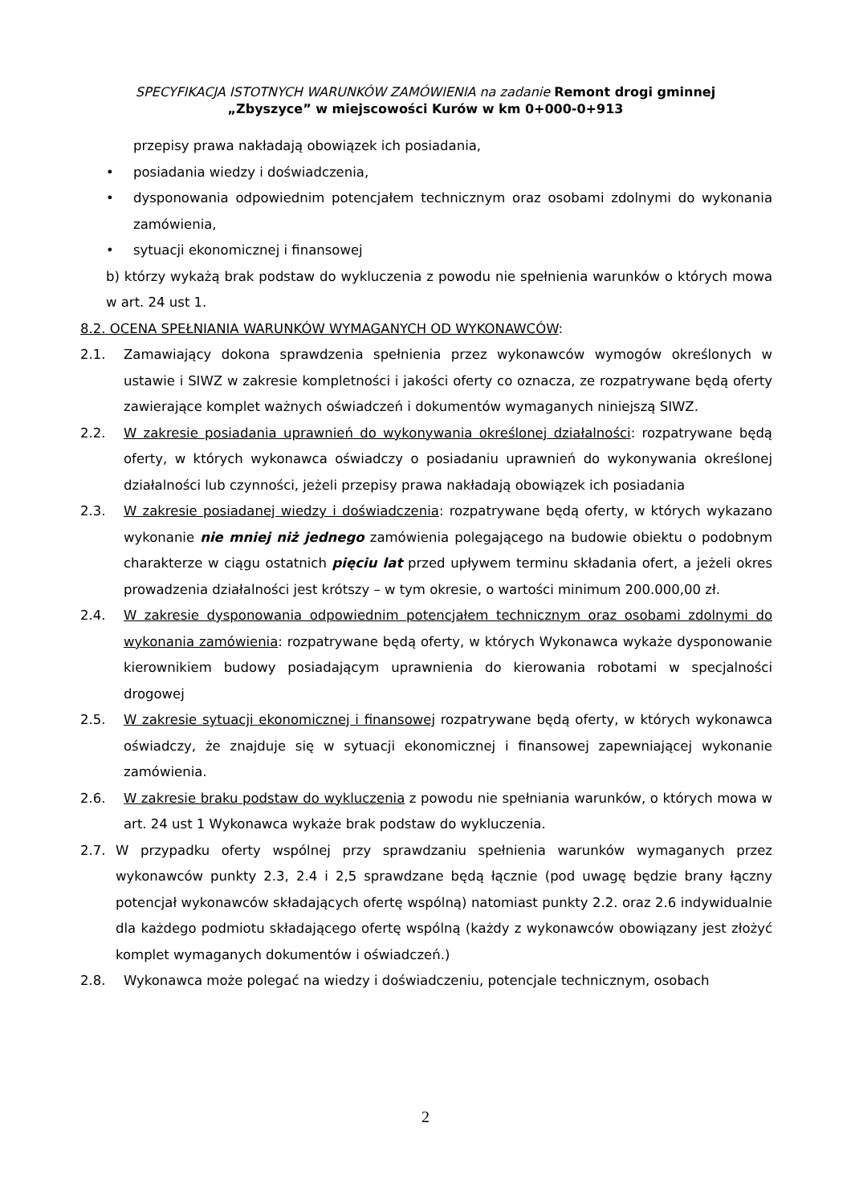SPECYFIKACJA ISTOTNYCH WARUNKÓW ZAMÓWIENIA na zadanie Remont drogi gminnej
„Zbyszyce” w miejscowości Kurów w km 0+000-0+913
przepisy prawa nakładają obowiązek ich posiadania,
• posiadania wiedzy i doświadczenia,
• dysponowania odpowiednim potencjałem technicznym oraz osobami zdolnymi do wykonania zamówienia,
• sytuacji ekonomicznej i finansowej
b) którzy wykażą brak podstaw do wykluczenia z powodu nie spełnienia warunków o których mowa w art. 24 ust 1.
8.2. OCENA SPEŁNIANIA WARUNKÓW WYMAGANYCH OD WYKONAWCÓW:
2.1. Zamawiający dokona sprawdzenia spełnienia przez wykonawców wymogów określonych w ustawie i SIWZ w zakresie kompletności i jakości oferty co oznacza, ze rozpatrywane będą oferty zawierające komplet ważnych oświadczeń i dokumentów wymaganych niniejszą SIWZ.
2.2. W zakresie posiadania uprawnień do wykonywania określonej działalności: rozpatrywane będą oferty, w których wykonawca oświadczy o posiadaniu uprawnień do wykonywania określonej działalności lub czynności, jeżeli przepisy prawa nakładają obowiązek ich posiadania
2.3. W zakresie posiadanej wiedzy i doświadczenia: rozpatrywane będą oferty, w których wykazano wykonanie nie mniej niż jednego zamówienia polegającego na budowie obiektu o podobnym charakterze w ciągu ostatnich pięciu lat przed upływem terminu składania ofert, a jeżeli okres prowadzenia działalności jest krótszy – w tym okresie, o wartości minimum 200.000,00 zł.
2.4. W zakresie dysponowania odpowiednim potencjałem technicznym oraz osobami zdolnymi do wykonania zamówienia: rozpatrywane będą oferty, w których Wykonawca wykaże dysponowanie kierownikiem budowy posiadającym uprawnienia do kierowania robotami w specjalności drogowej
2.5. W zakresie sytuacji ekonomicznej i finansowej rozpatrywane będą oferty, w których wykonawca oświadczy, że znajduje się w sytuacji ekonomicznej i finansowej zapewniającej wykonanie zamówienia.
2.6. W zakresie braku podstaw do wykluczenia z powodu nie spełniania warunków, o których mowa w art. 24 ust 1 Wykonawca wykaże brak podstaw do wykluczenia.
2.7. W przypadku oferty wspólnej przy sprawdzaniu spełnienia warunków wymaganych przez wykonawców punkty 2.3, 2.4 i 2,5 sprawdzane będą łącznie (pod uwagę będzie brany łączny potencjał wykonawców składających ofertę wspólną) natomiast punkty 2.2. oraz 2.6 indywidualnie dla każdego podmiotu składającego ofertę wspólną (każdy z wykonawców obowiązany jest złożyć komplet wymaganych dokumentów i oświadczeń.)
2.8. Wykonawca może polegać na wiedzy i doświadczeniu, potencjale technicznym, osobach
2